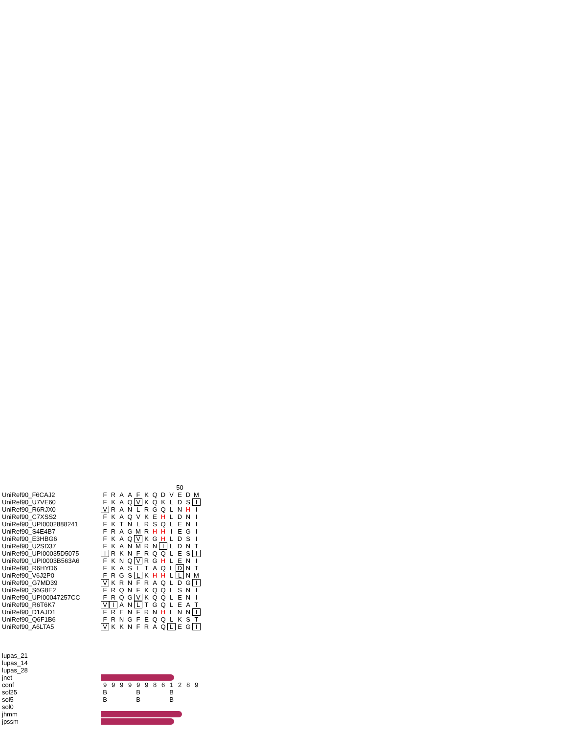| | | | | | | | | | | 50 | | |
| UniRef90_F6CAJ2 | F | R | A | A | F | K | Q | D | V | E | D | M |
| UniRef90_U7VE60 | F | K | A | Q | V | K | Q | K | L | D | S | I |
| UniRef90_R6RJX0 | V | R | A | N | L | R | G | Q | L | N | H | I |
| UniRef90_C7XSS2 | F | K | A | Q | V | K | E | H | L | D | N | I |
| UniRef90_UPI0002888241 | F | K | T | N | L | R | S | Q | L | E | N | I |
| UniRef90_S4E4B7 | F | R | A | G | M | R | H | H | I | E | G | I |
| UniRef90_E3HBG6 | F | K | A | Q | V | K | G | H | L | D | S | I |
| UniRef90_U2SD37 | F | K | A | N | M | R | N | I | L | D | N | T |
| UniRef90_UPI00035D5075 | I | R | K | N | F | R | Q | Q | L | E | S | I |
| UniRef90_UPI0003B563A6 | F | K | N | Q | V | R | G | H | L | E | N | I |
| UniRef90_R6HYD6 | F | K | A | S | L | T | A | Q | L | D | N | T |
| UniRef90_V6J2P0 | F | R | G | S | L | K | H | H | L | L | N | M |
| UniRef90_G7MD39 | V | K | R | N | F | R | A | Q | L | D | G | I |
| UniRef90_S6G8E2 | F | R | Q | N | F | K | Q | Q | L | S | N | I |
| UniRef90_UPI00047257CC | F | R | Q | G | V | K | Q | Q | L | E | N | I |
| UniRef90_R6T6K7 | V | I | A | N | L | T | G | Q | L | E | A | T |
| UniRef90_D1AJD1 | F | R | E | N | F | R | N | H | L | N | N | I |
| UniRef90_Q6F1B6 | F | R | N | G | F | E | Q | Q | L | K | S | T |
| UniRef90_A6LTA5 | V | K | K | N | F | R | A | Q | L | E | G | I |
| lupas_21 | | | | | | | | | | | | |
| lupas_14 | | | | | | | | | | | | |
| lupas_28 | | | | | | | | | | | | |
| jnet | | | | | | | | | | | | |
| conf | 9 | 9 | 9 | 9 | 9 | 9 | 8 | 6 | 1 | 2 | 8 | 9 |
| sol25 | B | | | | B | | | | B | | | |
| sol5 | B | | | | B | | | | B | | | |
| sol0 | | | | | | | | | | | | |
| jhmm | | | | | | | | | | | | |
| jpssm | | | | | | | | | | | | |